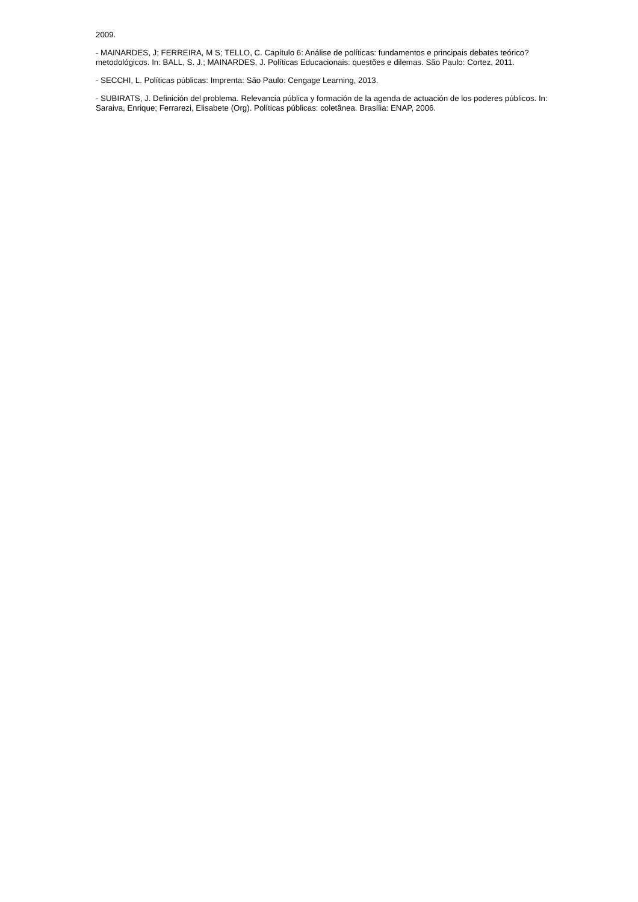2009.
- MAINARDES, J; FERREIRA, M S; TELLO, C. Capítulo 6: Análise de políticas: fundamentos e principais debates teórico?metodológicos. In: BALL, S. J.; MAINARDES, J. Políticas Educacionais: questões e dilemas. São Paulo: Cortez, 2011.
- SECCHI, L. Políticas públicas: Imprenta: São Paulo: Cengage Learning, 2013.
- SUBIRATS, J. Definición del problema. Relevancia pública y formación de la agenda de actuación de los poderes públicos. In: Saraiva, Enrique; Ferrarezi, Elisabete (Org). Políticas públicas: coletânea. Brasília: ENAP, 2006.